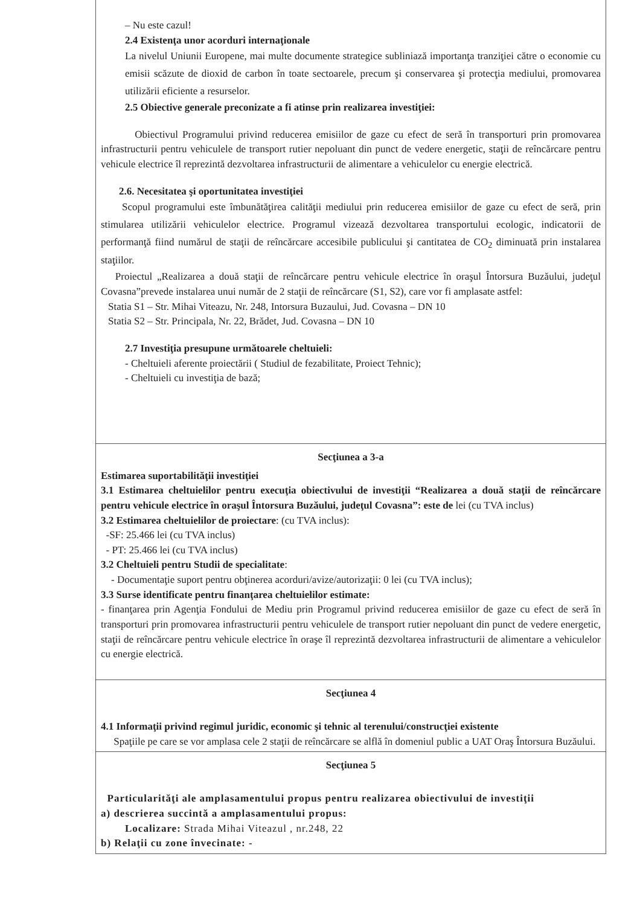| – Nu este cazul! 2.4 Existenţa unor acorduri internaţionale La nivelul Uniunii Europene, mai multe documente strategice subliniază importanţa tranziţiei către o economie cu emisii scăzute de dioxid de carbon în toate sectoarele, precum şi conservarea şi protecţia mediului, promovarea utilizării eficiente a resurselor. 2.5 Obiective generale preconizate a fi atinse prin realizarea investiţiei: Obiectivul Programului privind reducerea emisiilor de gaze cu efect de seră în transporturi prin promovarea infrastructurii pentru vehiculele de transport rutier nepoluant din punct de vedere energetic, staţii de reîncărcare pentru vehicule electrice îl reprezintă dezvoltarea infrastructurii de alimentare a vehiculelor cu energie electrică. 2.6. Necesitatea şi oportunitatea investiţiei Scopul programului este îmbunătăţirea calităţii mediului prin reducerea emisiilor de gaze cu efect de seră, prin stimularea utilizării vehiculelor electrice. Programul vizează dezvoltarea transportului ecologic, indicatorii de performanţă fiind numărul de staţii de reîncărcare accesibile publicului şi cantitatea de CO<sub>2</sub> diminuată prin instalarea staţiilor. Proiectul „Realizarea a două staţii de reîncărcare pentru vehicule electrice în oraşul Întorsura Buzăului, judeţul Covasna”prevede instalarea unui număr de 2 staţii de reîncărcare (S1, S2), care vor fi amplasate astfel: Statia S1 – Str. Mihai Viteazu, Nr. 248, Intorsura Buzaului, Jud. Covasna – DN 10 Statia S2 – Str. Principala, Nr. 22, Brădet, Jud. Covasna – DN 10 2.7 Investiţia presupune următoarele cheltuieli: - Cheltuieli aferente proiectării ( Studiul de fezabilitate, Proiect Tehnic); - Cheltuieli cu investiţia de bază; |
| Secţiunea a 3-a Estimarea suportabilităţii investiţiei 3.1 Estimarea cheltuielilor pentru execuţia obiectivului de investiţii “Realizarea a două staţii de reîncărcare pentru vehicule electrice în oraşul Întorsura Buzăului, judeţul Covasna”: este de lei (cu TVA inclus) 3.2 Estimarea cheltuielilor de proiectare : (cu TVA inclus): -SF: 25.466 lei (cu TVA inclus) - PT: 25.466 lei (cu TVA inclus) 3.2 Cheltuieli pentru Studii de specialitate : - Documentaţie suport pentru obţinerea acorduri/avize/autorizaţii: 0 lei (cu TVA inclus); 3.3 Surse identificate pentru finanţarea cheltuielilor estimate: - finanţarea prin Agenţia Fondului de Mediu prin Programul privind reducerea emisiilor de gaze cu efect de seră în transporturi prin promovarea infrastructurii pentru vehiculele de transport rutier nepoluant din punct de vedere energetic, staţii de reîncărcare pentru vehicule electrice în oraşe îl reprezintă dezvoltarea infrastructurii de alimentare a vehiculelor cu energie electrică. |
| Secţiunea 4 4.1 Informaţii privind regimul juridic, economic şi tehnic al terenului/construcţiei existente Spaţiile pe care se vor amplasa cele 2 staţii de reîncărcare se alflă în domeniul public a UAT Oraş Întorsura Buzăului. |
| Secţiunea 5 Particularităţi ale amplasamentului propus pentru realizarea obiectivului de investiţii a) descrierea succintă a amplasamentului propus: Localizare: Strada Mihai Viteazul , nr.248, 22 b) Relaţii cu zone învecinate: - |